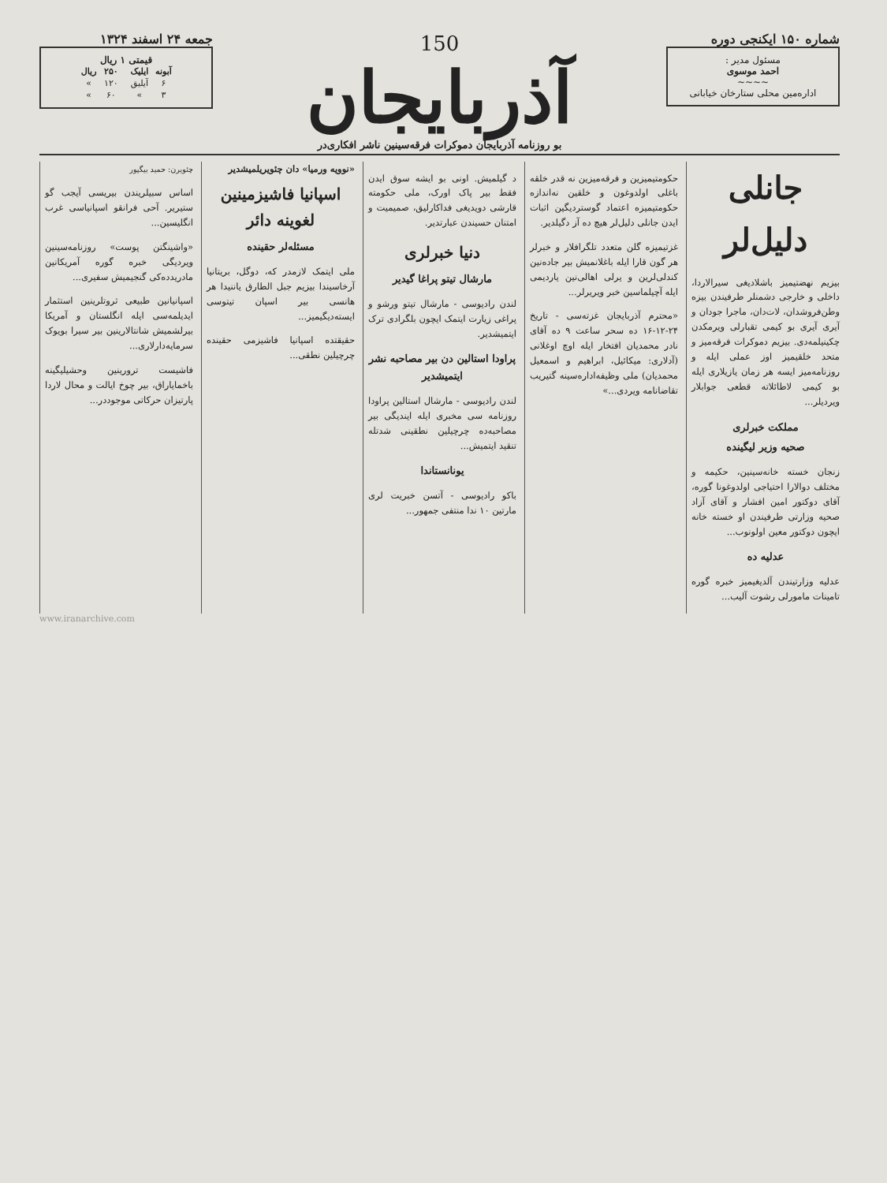شماره ۱۵۰ ایکنجی دوره
مسئول مدیر :
احمد موسوی
~~~~
اداره‌مین محلی ستارخان خیابانی
150
آذربایجان
جمعه ۲۴ اسفند ۱۳۲۴
قیمتی ۱ ریال
| آبونه | ایلیک | ۲۵۰ | ریال |
| --- | --- | --- | --- |
| ۶ | آیلیق | ۱۲۰ | » |
| ۳ | » | ۶۰ | » |
بو روزنامه آذربایجان دموکرات فرقه‌سینین ناشر افکاری‌در
جانلی دلیل‌لر
بیزیم نهضتیمیز باشلادیغی سیرالاردا، داخلی و خارجی دشمنلر طرفیندن بیزه وطن‌فروشدان، لات‌دان، ماجرا جودان و آیری آیری بو کیمی تقبارلی ویرمکدن چکینیلمه‌دی. بیزیم دموکرات فرقه‌میز و متحد خلقیمیز اوز عملی ایله و روزنامه‌میز ایسه هر زمان یازیلاری ایله بو کیمی لاطائلاته قطعی جوابلار ویردیلر...
مملکت خبرلری
صحیه وزیر لیگینده
زنجان خسته خانه‌سینین، حکیمه و مختلف دوالارا احتیاجی اولدوغونا گوره، آقای دوکتور امین افشار و آقای آزاد صحیه وزارتی طرفیندن او خسته خانه ایچون دوکتور معین اولونوب...
عدلیه ده
عدلیه وزارتیندن آلدیغیمیز خبره گوره تامینات مامورلی رشوت آلیب...
حکومتیمیزین و فرقه‌میزین نه قدر خلقه باغلی اولدوغون و خلقین نه‌اندازه حکومتیمیزه اعتماد گوستردیگین اثبات ایدن جانلی دلیل‌لر هیچ ده آز دگیلدیر.
غزتیمیزه گلن متعدد تلگرافلار و خبرلر هر گون قارا ایله باغلانمیش بیر جاده‌نین کندلی‌لرین و یرلی اهالی‌نین یاردیمی ایله آچیلماسین خبر ویریرلر...
«محترم آذربایجان غزته‌سی - تاریخ ۲۴-۱۲-۱۶ ده سحر ساعت ۹ ده آقای نادر محمدیان افتخار ایله اوچ اوغلانی (آدلاری: میکائیل، ابراهیم و اسمعیل محمدیان) ملی وظیفه‌اداره‌سینه گتیریب تقاضانامه ویردی...»
د گیلمیش. اونی بو ایشه سوق ایدن فقط بیر پاک اورک، ملی حکومته قارشی دویدیغی فداکارلیق، صمیمیت و امتنان حسیندن عبارتدیر.
دنیا خبرلری
مارشال تیتو پراغا گیدیر
لندن رادیوسی - مارشال تیتو ورشو و پراغی زیارت ایتمک ایچون بلگرادی ترک ایتمیشدیر.
پراودا استالین دن بیر مصاحبه نشر ایتمیشدیر
لندن رادیوسی - مارشال استالین پراودا روزنامه سی مخبری ایله ایندیگی بیر مصاحبه‌ده چرچیلین نطقینی شدتله تنقید ایتمیش...
یونانستاندا
باکو رادیوسی - آتسن خبریت لری مارتین ۱۰ ندا منتفی جمهور...
«نوویه ورمیا» دان چئویریلمیشدیر
اسپانیا فاشیزمینین لغوینه دائر
مسئله‌لر حقینده
ملی ایتمک لازمدر که، دوگل، بریتانیا آرخاسیندا بیزیم جبل الطارق یاننیدا هر هانسی بیر اسپان تیتوسی ایسته‌دیگیمیز...
حقیقتده اسپانیا فاشیزمی حقینده چرچیلین نطقی...
چئویرن: حمید بیگپور
اساس سبیلریندن بیریسی آیجب گو ستیریر. آحی فرانقو اسپانیاسی غرب انگلیسین...
«واشینگتن پوست» روزنامه‌سینین ویردیگی خبره گوره آمریکانین مادرید‌ده‌کی گنجیمیش سفیری...
اسپانیانین طبیعی ثروتلرینین استثمار ایدیلمه‌سی ایله انگلستان و آمریکا بیرلشمیش شانتالارینین بیر سیرا بویوک سرمایه‌دارلاری...
فاشیست ترورینین وحشیلیگینه باخمایاراق، بیر چوخ ایالت و محال لاردا پارتیزان حرکاتی موجوددر...
www.iranarchive.com